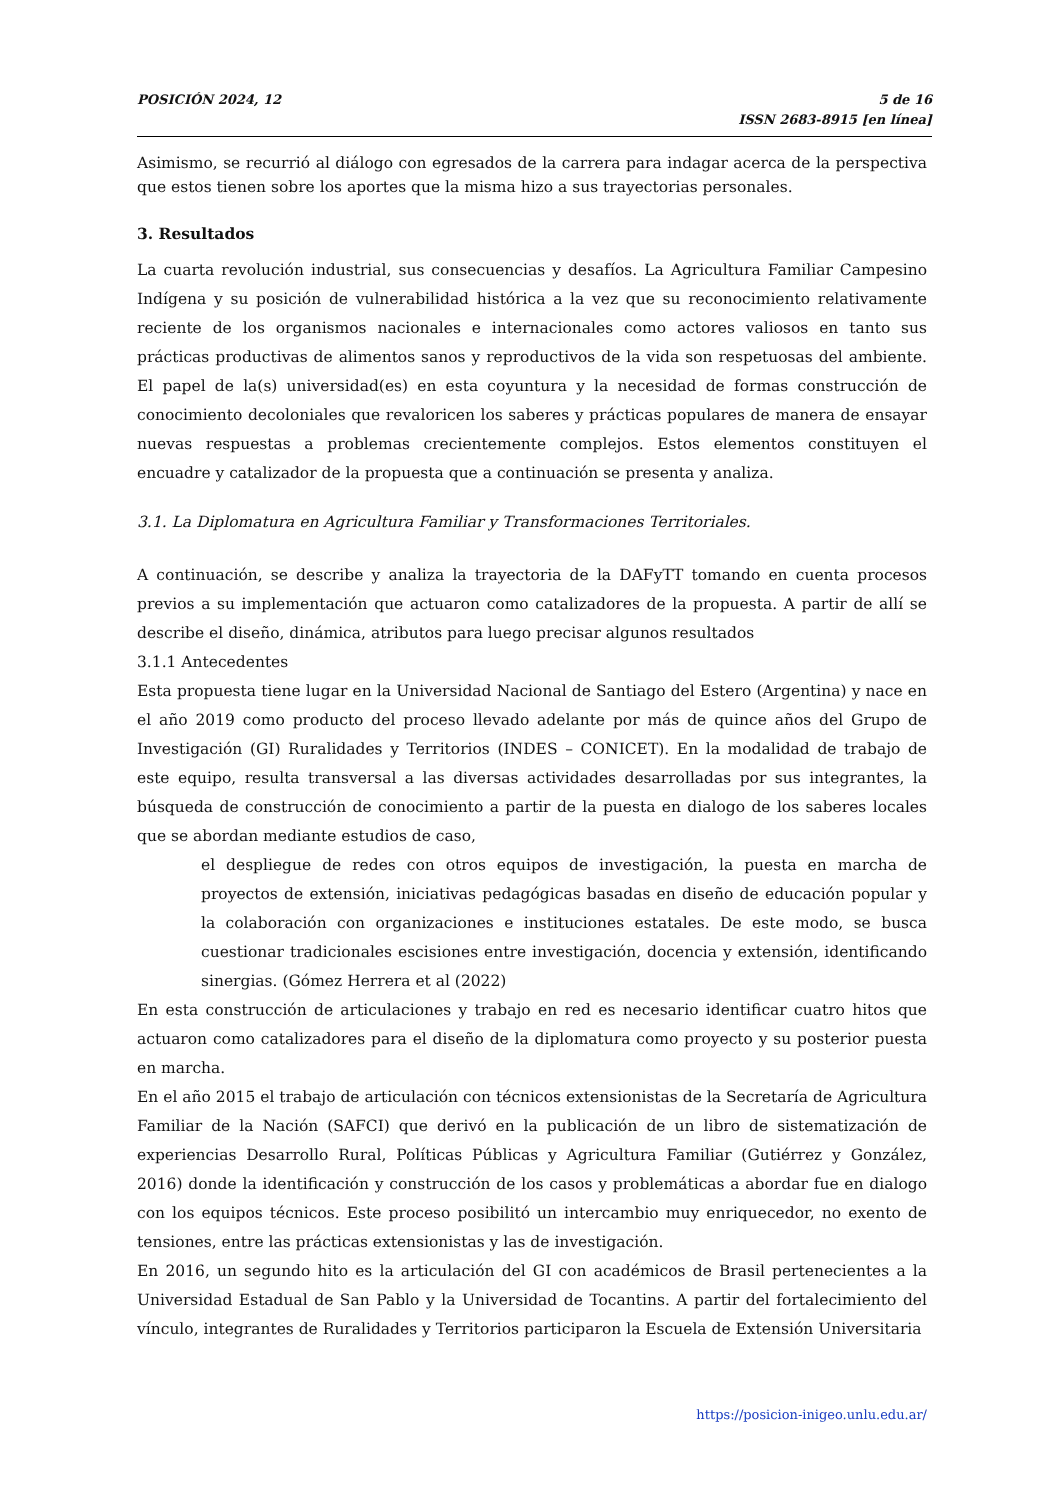POSICIÓN 2024, 12 5 de 16
ISSN 2683-8915 [en línea]
Asimismo, se recurrió al diálogo con egresados de la carrera para indagar acerca de la perspectiva que estos tienen sobre los aportes que la misma hizo a sus trayectorias personales.
3. Resultados
La cuarta revolución industrial, sus consecuencias y desafíos. La Agricultura Familiar Campesino Indígena y su posición de vulnerabilidad histórica a la vez que su reconocimiento relativamente reciente de los organismos nacionales e internacionales como actores valiosos en tanto sus prácticas productivas de alimentos sanos y reproductivos de la vida son respetuosas del ambiente. El papel de la(s) universidad(es) en esta coyuntura y la necesidad de formas construcción de conocimiento decoloniales que revaloricen los saberes y prácticas populares de manera de ensayar nuevas respuestas a problemas crecientemente complejos. Estos elementos constituyen el encuadre y catalizador de la propuesta que a continuación se presenta y analiza.
3.1. La Diplomatura en Agricultura Familiar y Transformaciones Territoriales.
A continuación, se describe y analiza la trayectoria de la DAFyTT tomando en cuenta procesos previos a su implementación que actuaron como catalizadores de la propuesta. A partir de allí se describe el diseño, dinámica, atributos para luego precisar algunos resultados
3.1.1 Antecedentes
Esta propuesta tiene lugar en la Universidad Nacional de Santiago del Estero (Argentina) y nace en el año 2019 como producto del proceso llevado adelante por más de quince años del Grupo de Investigación (GI) Ruralidades y Territorios (INDES – CONICET). En la modalidad de trabajo de este equipo, resulta transversal a las diversas actividades desarrolladas por sus integrantes, la búsqueda de construcción de conocimiento a partir de la puesta en dialogo de los saberes locales que se abordan mediante estudios de caso,
el despliegue de redes con otros equipos de investigación, la puesta en marcha de proyectos de extensión, iniciativas pedagógicas basadas en diseño de educación popular y la colaboración con organizaciones e instituciones estatales. De este modo, se busca cuestionar tradicionales escisiones entre investigación, docencia y extensión, identificando sinergias. (Gómez Herrera et al (2022)
En esta construcción de articulaciones y trabajo en red es necesario identificar cuatro hitos que actuaron como catalizadores para el diseño de la diplomatura como proyecto y su posterior puesta en marcha.
En el año 2015 el trabajo de articulación con técnicos extensionistas de la Secretaría de Agricultura Familiar de la Nación (SAFCI) que derivó en la publicación de un libro de sistematización de experiencias Desarrollo Rural, Políticas Públicas y Agricultura Familiar (Gutiérrez y González, 2016) donde la identificación y construcción de los casos y problemáticas a abordar fue en dialogo con los equipos técnicos. Este proceso posibilitó un intercambio muy enriquecedor, no exento de tensiones, entre las prácticas extensionistas y las de investigación.
En 2016, un segundo hito es la articulación del GI con académicos de Brasil pertenecientes a la Universidad Estadual de San Pablo y la Universidad de Tocantins. A partir del fortalecimiento del vínculo, integrantes de Ruralidades y Territorios participaron la Escuela de Extensión Universitaria
https://posicion-inigeo.unlu.edu.ar/